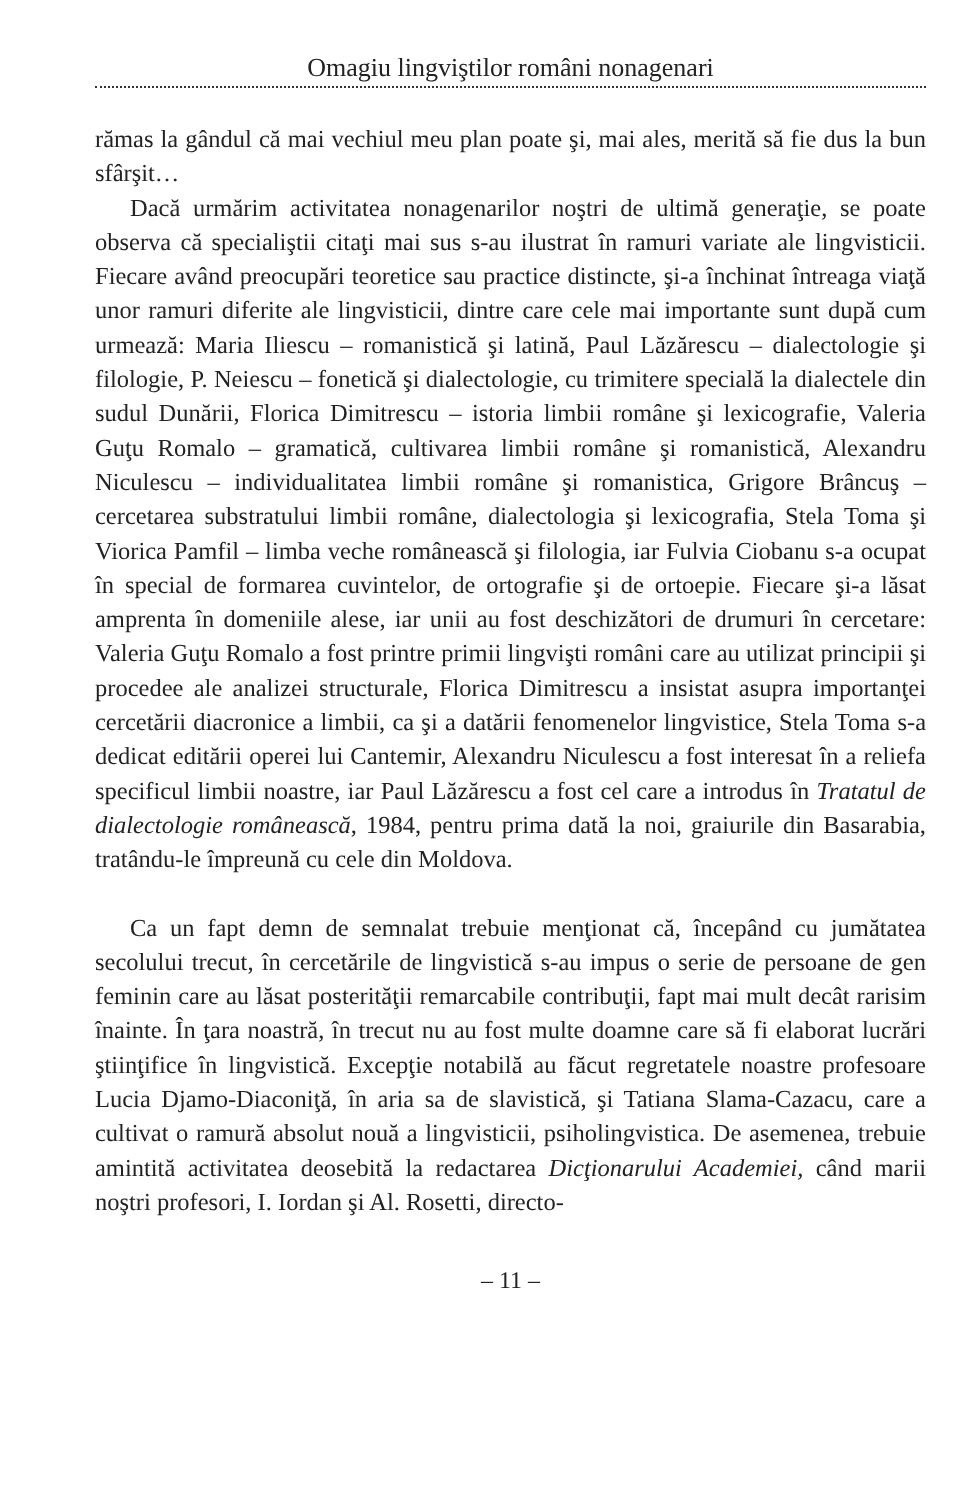Omagiu lingviştilor români nonagenari
rămas la gândul că mai vechiul meu plan poate şi, mai ales, merită să fie dus la bun sfârşit…
Dacă urmărim activitatea nonagenarilor noştri de ultimă generaţie, se poate observa că specialiştii citaţi mai sus s-au ilustrat în ramuri variate ale lingvisticii. Fiecare având preocupări teoretice sau practice distincte, şi-a închinat întreaga viaţă unor ramuri diferite ale lingvisticii, dintre care cele mai importante sunt după cum urmează: Maria Iliescu – romanistică şi latină, Paul Lăzărescu – dialectologie şi filologie, P. Neiescu – fonetică şi dialectologie, cu trimitere specială la dialectele din sudul Dunării, Florica Dimitrescu – istoria limbii române şi lexicografie, Valeria Guţu Romalo – gramatică, cultivarea limbii române şi romanistică, Alexandru Niculescu – individualitatea limbii române şi romanistica, Grigore Brâncuş – cercetarea substratului limbii române, dialectologia şi lexicografia, Stela Toma şi Viorica Pamfil – limba veche românească şi filologia, iar Fulvia Ciobanu s-a ocupat în special de formarea cuvintelor, de ortografie şi de ortoepie. Fiecare şi-a lăsat amprenta în domeniile alese, iar unii au fost deschizători de drumuri în cercetare: Valeria Guţu Romalo a fost printre primii lingvişti români care au utilizat principii şi procedee ale analizei structurale, Florica Dimitrescu a insistat asupra importanţei cercetării diacronice a limbii, ca şi a datării fenomenelor lingvistice, Stela Toma s-a dedicat editării operei lui Cantemir, Alexandru Niculescu a fost interesat în a reliefa specificul limbii noastre, iar Paul Lăzărescu a fost cel care a introdus în Tratatul de dialectologie românească, 1984, pentru prima dată la noi, graiurile din Basarabia, tratându-le împreună cu cele din Moldova.
Ca un fapt demn de semnalat trebuie menţionat că, începând cu jumătatea secolului trecut, în cercetările de lingvistică s-au impus o serie de persoane de gen feminin care au lăsat posterităţii remarcabile contribuţii, fapt mai mult decât rarisim înainte. În ţara noastră, în trecut nu au fost multe doamne care să fi elaborat lucrări ştiinţifice în lingvistică. Excepţie notabilă au făcut regretatele noastre profesoare Lucia Djamo-Diaconiţă, în aria sa de slavistică, şi Tatiana Slama-Cazacu, care a cultivat o ramură absolut nouă a lingvisticii, psiholingvistica. De asemenea, trebuie amintită activitatea deosebită la redactarea Dicţionarului Academiei, când marii noştri profesori, I. Iordan şi Al. Rosetti, directo-
– 11 –